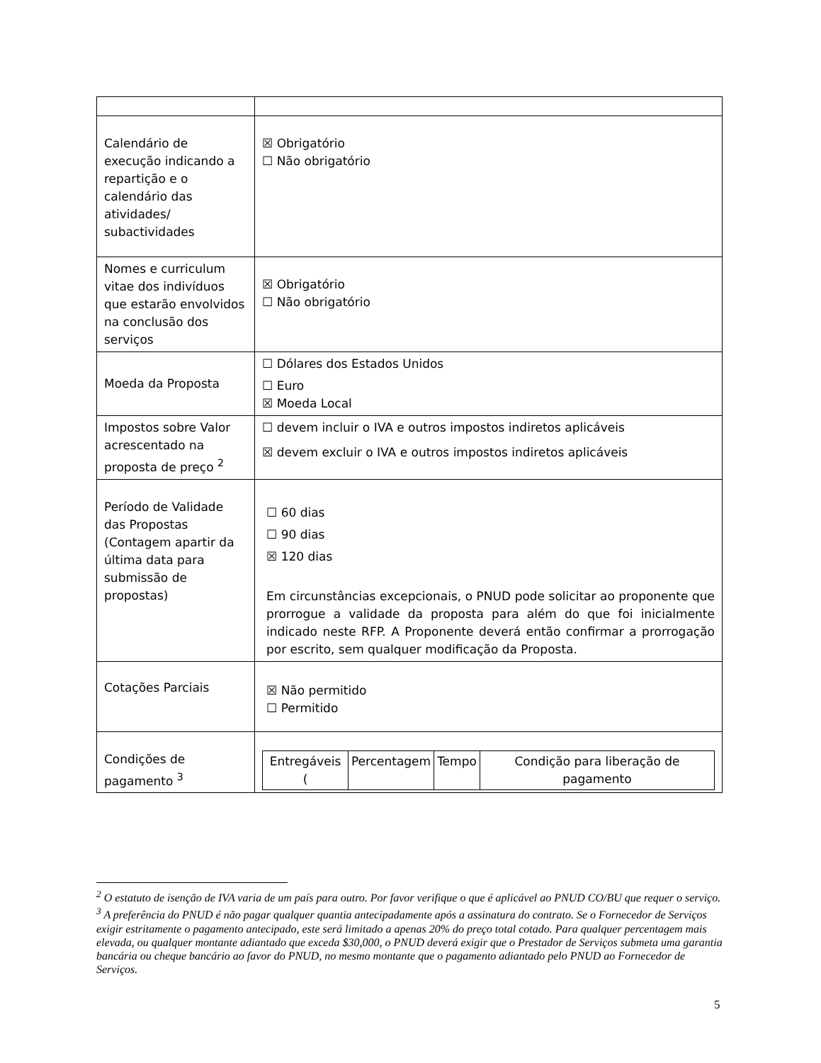| Calendário de execução indicando a repartição e o calendário das atividades/ subactividades | ☒ Obrigatório ☐ Não obrigatório |
| Nomes e curriculum vitae dos indivíduos que estarão envolvidos na conclusão dos serviços | ☒ Obrigatório ☐ Não obrigatório |
| Moeda da Proposta | ☐ Dólares dos Estados Unidos ☐ Euro ☒ Moeda Local |
| Impostos sobre Valor acrescentado na proposta de preço <sup>2</sup> | ☐ devem incluir o IVA e outros impostos indiretos aplicáveis ☒ devem excluir o IVA e outros impostos indiretos aplicáveis |
| Período de Validade das Propostas (Contagem apartir da última data para submissão de propostas) | ☐ 60 dias ☐ 90 dias ☒ 120 dias Em circunstâncias excepcionais, o PNUD pode solicitar ao proponente que prorrogue a validade da proposta para além do que foi inicialmente indicado neste RFP. A Proponente deverá então confirmar a prorrogação por escrito, sem qualquer modificação da Proposta. |
| Cotações Parciais | ☒ Não permitido ☐ Permitido |
| Condições de pagamento <sup>3</sup> | / Entregáveis ( / Percentagem / Tempo / Condição para liberação de pagamento / |
<sup>2</sup> O estatuto de isenção de IVA varia de um país para outro. Por favor verifique o que é aplicável ao PNUD CO/BU que requer o serviço.
<sup>3</sup> A preferência do PNUD é não pagar qualquer quantia antecipadamente após a assinatura do contrato. Se o Fornecedor de Serviços exigir estritamente o pagamento antecipado, este será limitado a apenas 20% do preço total cotado. Para qualquer percentagem mais elevada, ou qualquer montante adiantado que exceda $30,000, o PNUD deverá exigir que o Prestador de Serviços submeta uma garantia bancária ou cheque bancário ao favor do PNUD, no mesmo montante que o pagamento adiantado pelo PNUD ao Fornecedor de Serviços.
5